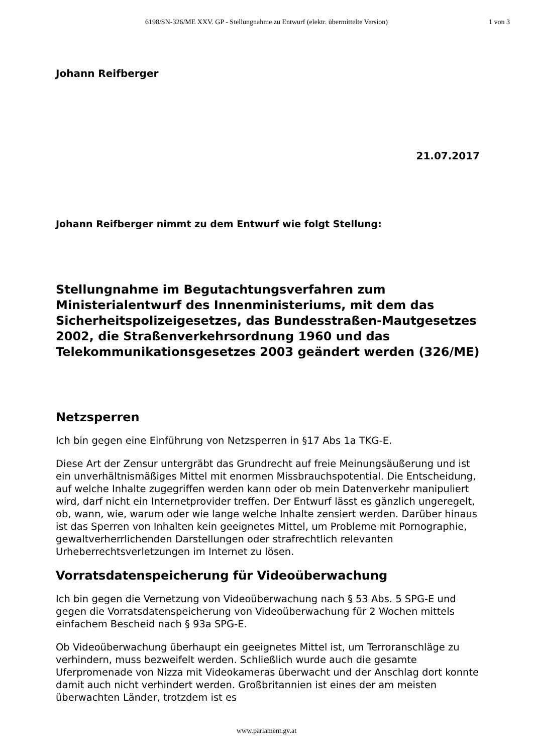6198/SN-326/ME XXV. GP - Stellungnahme zu Entwurf (elektr. übermittelte Version)
1 von 3
Johann Reifberger
21.07.2017
Johann Reifberger nimmt zu dem Entwurf wie folgt Stellung:
Stellungnahme im Begutachtungsverfahren zum Ministerialentwurf des Innenministeriums, mit dem das Sicherheitspolizeigesetzes, das Bundesstraßen-Mautgesetzes 2002, die Straßenverkehrsordnung 1960 und das Telekommunikationsgesetzes 2003 geändert werden (326/ME)
Netzsperren
Ich bin gegen eine Einführung von Netzsperren in §17 Abs 1a TKG-E.
Diese Art der Zensur untergräbt das Grundrecht auf freie Meinungsäußerung und ist ein unverhältnismäßiges Mittel mit enormen Missbrauchspotential. Die Entscheidung, auf welche Inhalte zugegriffen werden kann oder ob mein Datenverkehr manipuliert wird, darf nicht ein Internetprovider treffen. Der Entwurf lässt es gänzlich ungeregelt, ob, wann, wie, warum oder wie lange welche Inhalte zensiert werden. Darüber hinaus ist das Sperren von Inhalten kein geeignetes Mittel, um Probleme mit Pornographie, gewaltverherrlichenden Darstellungen oder strafrechtlich relevanten Urheberrechtsverletzungen im Internet zu lösen.
Vorratsdatenspeicherung für Videoüberwachung
Ich bin gegen die Vernetzung von Videoüberwachung nach § 53 Abs. 5 SPG-E und gegen die Vorratsdatenspeicherung von Videoüberwachung für 2 Wochen mittels einfachem Bescheid nach § 93a SPG-E.
Ob Videoüberwachung überhaupt ein geeignetes Mittel ist, um Terroranschläge zu verhindern, muss bezweifelt werden. Schließlich wurde auch die gesamte Uferpromenade von Nizza mit Videokameras überwacht und der Anschlag dort konnte damit auch nicht verhindert werden. Großbritannien ist eines der am meisten überwachten Länder, trotzdem ist es
www.parlament.gv.at